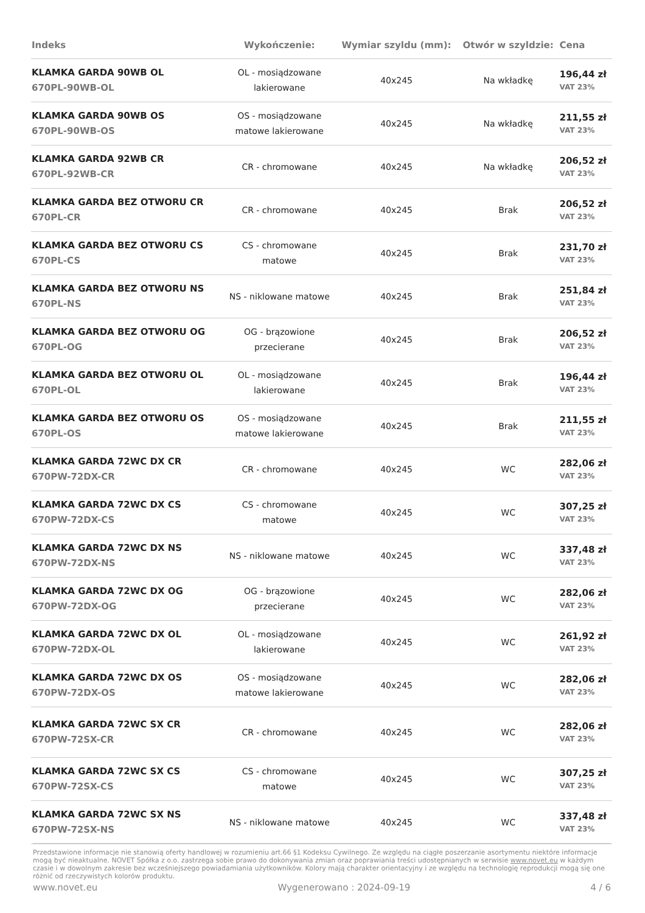| Indeks | Wykończenie: | Wymiar szyldu (mm): | Otwór w szyldzie: | Cena |
| --- | --- | --- | --- | --- |
| KLAMKA GARDA 90WB OL 670PL-90WB-OL | OL - mosiądzowane lakierowane | 40x245 | Na wkładkę | 196,44 zł VAT 23% |
| KLAMKA GARDA 90WB OS 670PL-90WB-OS | OS - mosiądzowane matowe lakierowane | 40x245 | Na wkładkę | 211,55 zł VAT 23% |
| KLAMKA GARDA 92WB CR 670PL-92WB-CR | CR - chromowane | 40x245 | Na wkładkę | 206,52 zł VAT 23% |
| KLAMKA GARDA BEZ OTWORU CR 670PL-CR | CR - chromowane | 40x245 | Brak | 206,52 zł VAT 23% |
| KLAMKA GARDA BEZ OTWORU CS 670PL-CS | CS - chromowane matowe | 40x245 | Brak | 231,70 zł VAT 23% |
| KLAMKA GARDA BEZ OTWORU NS 670PL-NS | NS - niklowane matowe | 40x245 | Brak | 251,84 zł VAT 23% |
| KLAMKA GARDA BEZ OTWORU OG 670PL-OG | OG - brązowione przecierane | 40x245 | Brak | 206,52 zł VAT 23% |
| KLAMKA GARDA BEZ OTWORU OL 670PL-OL | OL - mosiądzowane lakierowane | 40x245 | Brak | 196,44 zł VAT 23% |
| KLAMKA GARDA BEZ OTWORU OS 670PL-OS | OS - mosiądzowane matowe lakierowane | 40x245 | Brak | 211,55 zł VAT 23% |
| KLAMKA GARDA 72WC DX CR 670PW-72DX-CR | CR - chromowane | 40x245 | WC | 282,06 zł VAT 23% |
| KLAMKA GARDA 72WC DX CS 670PW-72DX-CS | CS - chromowane matowe | 40x245 | WC | 307,25 zł VAT 23% |
| KLAMKA GARDA 72WC DX NS 670PW-72DX-NS | NS - niklowane matowe | 40x245 | WC | 337,48 zł VAT 23% |
| KLAMKA GARDA 72WC DX OG 670PW-72DX-OG | OG - brązowione przecierane | 40x245 | WC | 282,06 zł VAT 23% |
| KLAMKA GARDA 72WC DX OL 670PW-72DX-OL | OL - mosiądzowane lakierowane | 40x245 | WC | 261,92 zł VAT 23% |
| KLAMKA GARDA 72WC DX OS 670PW-72DX-OS | OS - mosiądzowane matowe lakierowane | 40x245 | WC | 282,06 zł VAT 23% |
| KLAMKA GARDA 72WC SX CR 670PW-72SX-CR | CR - chromowane | 40x245 | WC | 282,06 zł VAT 23% |
| KLAMKA GARDA 72WC SX CS 670PW-72SX-CS | CS - chromowane matowe | 40x245 | WC | 307,25 zł VAT 23% |
| KLAMKA GARDA 72WC SX NS 670PW-72SX-NS | NS - niklowane matowe | 40x245 | WC | 337,48 zł VAT 23% |
Przedstawione informacje nie stanowią oferty handlowej w rozumieniu art.66 §1 Kodeksu Cywilnego. Ze względu na ciągłe poszerzanie asortymentu niektóre informacje mogą być nieaktualne. NOVET Spółka z o.o. zastrzega sobie prawo do dokonywania zmian oraz poprawiania treści udostępnianych w serwisie www.novet.eu w każdym czasie i w dowolnym zakresie bez wcześniejszego powiadamiania użytkowników. Kolory mają charakter orientacyjny i ze względu na technologię reprodukcji mogą się one różnić od rzeczywistych kolorów produktu.
www.novet.eu Wygenerowano : 2024-09-19 4 / 6